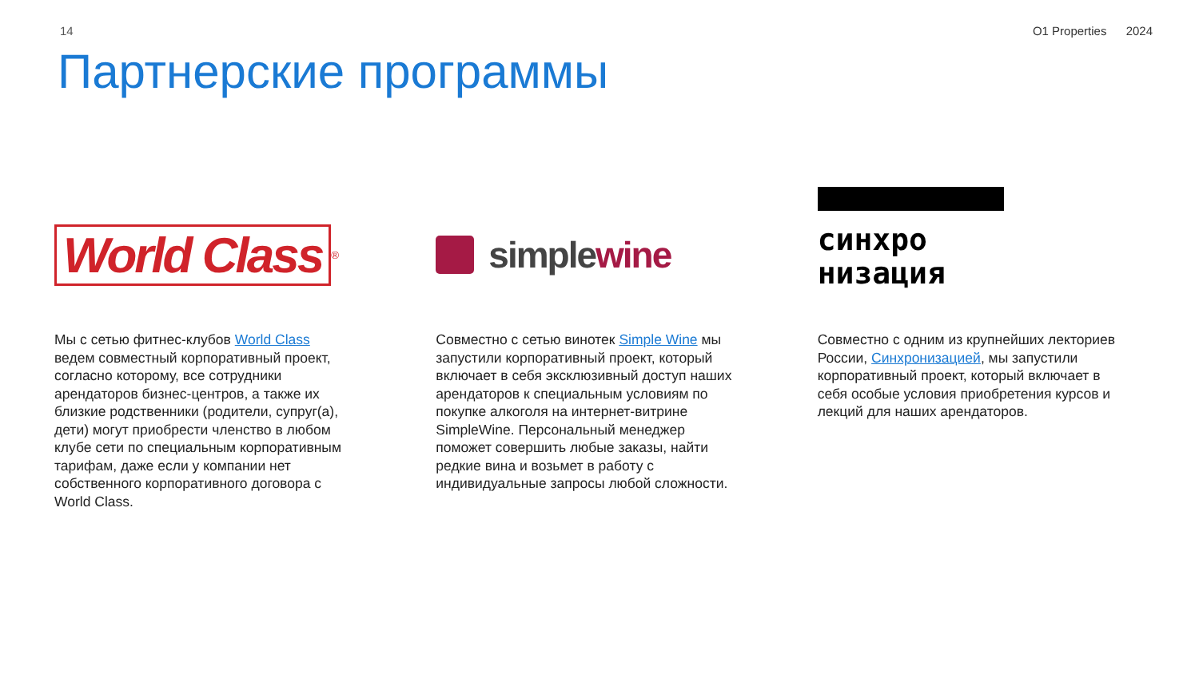14 O1 Properties 2024
Партнерские программы
World Class<sup>®</sup>
Мы с сетью фитнес-клубов World Class ведем совместный корпоративный проект, согласно которому, все сотрудники арендаторов бизнес-центров, а также их близкие родственники (родители, супруг(а), дети) могут приобрести членство в любом клубе сети по специальным корпоративным тарифам, даже если у компании нет собственного корпоративного договора с World Class.
simplewine
Совместно с сетью винотек Simple Wine мы запустили корпоративный проект, который включает в себя эксклюзивный доступ наших арендаторов к специальным условиям по покупке алкоголя на интернет-витрине SimpleWine. Персональный менеджер поможет совершить любые заказы, найти редкие вина и возьмет в работу с индивидуальные запросы любой сложности.
синхро
низация
Совместно с одним из крупнейших лекториев России, Синхронизацией, мы запустили корпоративный проект, который включает в себя особые условия приобретения курсов и лекций для наших арендаторов.